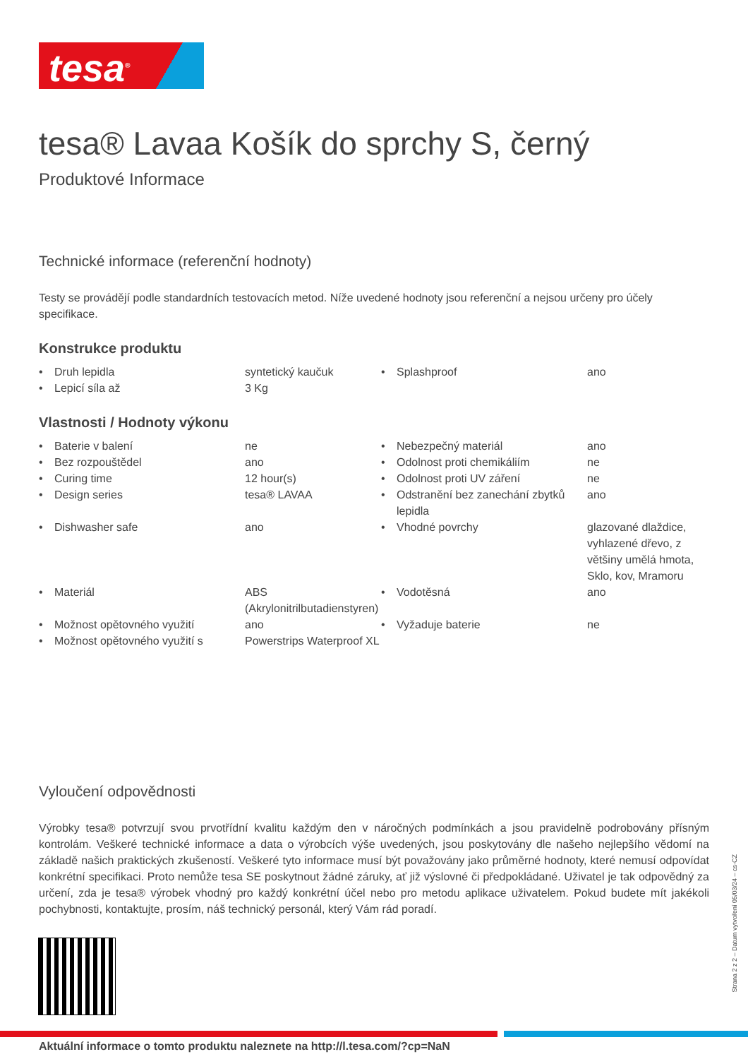tesa<sup>®</sup>
tesa® Lavaa Košík do sprchy S, černý
Produktové Informace
Technické informace (referenční hodnoty)
Testy se provádějí podle standardních testovacích metod. Níže uvedené hodnoty jsou referenční a nejsou určeny pro účely specifikace.
Konstrukce produktu
| • | Druh lepidla | syntetický kaučuk | • | Splashproof | ano |
| • | Lepicí síla až | 3 Kg | | | |
Vlastnosti / Hodnoty výkonu
| • | Baterie v balení | ne | • | Nebezpečný materiál | ano |
| • | Bez rozpouštědel | ano | • | Odolnost proti chemikáliím | ne |
| • | Curing time | 12 hour(s) | • | Odolnost proti UV záření | ne |
| • | Design series | tesa® LAVAA | • | Odstranění bez zanechání zbytků lepidla | ano |
| • | Dishwasher safe | ano | • | Vhodné povrchy | glazované dlaždice, vyhlazené dřevo, z většiny umělá hmota, Sklo, kov, Mramoru |
| • | Materiál | ABS (Akrylonitrilbutadienstyren) | • | Vodotěsná | ano |
| • | Možnost opětovného využití | ano | • | Vyžaduje baterie | ne |
| • | Možnost opětovného využití s | Powerstrips Waterproof XL | | | |
Vyloučení odpovědnosti
Výrobky tesa® potvrzují svou prvotřídní kvalitu každým den v náročných podmínkách a jsou pravidelně podrobovány přísným kontrolám. Veškeré technické informace a data o výrobcích výše uvedených, jsou poskytovány dle našeho nejlepšího vědomí na základě našich praktických zkušeností. Veškeré tyto informace musí být považovány jako průměrné hodnoty, které nemusí odpovídat konkrétní specifikaci. Proto nemůže tesa SE poskytnout žádné záruky, ať již výslovné či předpokládané. Uživatel je tak odpovědný za určení, zda je tesa® výrobek vhodný pro každý konkrétní účel nebo pro metodu aplikace uživatelem. Pokud budete mít jakékoli pochybnosti, kontaktujte, prosím, náš technický personál, který Vám rád poradí.
Aktuální informace o tomto produktu naleznete na http://l.tesa.com/?cp=NaN
Strana 2 z 2 – Datum vytvoření 05/03/24 – cs-CZ